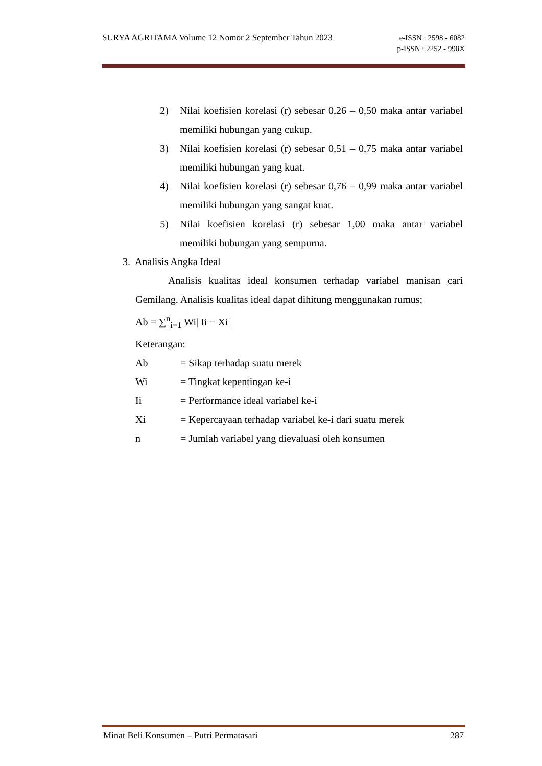SURYA AGRITAMA Volume 12 Nomor 2 September Tahun 2023
e-ISSN : 2598 - 6082
p-ISSN : 2252 - 990X
2) Nilai koefisien korelasi (r) sebesar 0,26 – 0,50 maka antar variabel memiliki hubungan yang cukup.
3) Nilai koefisien korelasi (r) sebesar 0,51 – 0,75 maka antar variabel memiliki hubungan yang kuat.
4) Nilai koefisien korelasi (r) sebesar 0,76 – 0,99 maka antar variabel memiliki hubungan yang sangat kuat.
5) Nilai koefisien korelasi (r) sebesar 1,00 maka antar variabel memiliki hubungan yang sempurna.
3. Analisis Angka Ideal
Analisis kualitas ideal konsumen terhadap variabel manisan cari Gemilang. Analisis kualitas ideal dapat dihitung menggunakan rumus;
Ab = ∑<sup>n</sup><sub>i=1</sub> Wi| Ii − Xi|
Keterangan:
Ab = Sikap terhadap suatu merek
Wi = Tingkat kepentingan ke-i
Ii = Performance ideal variabel ke-i
Xi = Kepercayaan terhadap variabel ke-i dari suatu merek
n = Jumlah variabel yang dievaluasi oleh konsumen
Minat Beli Konsumen – Putri Permatasari 287